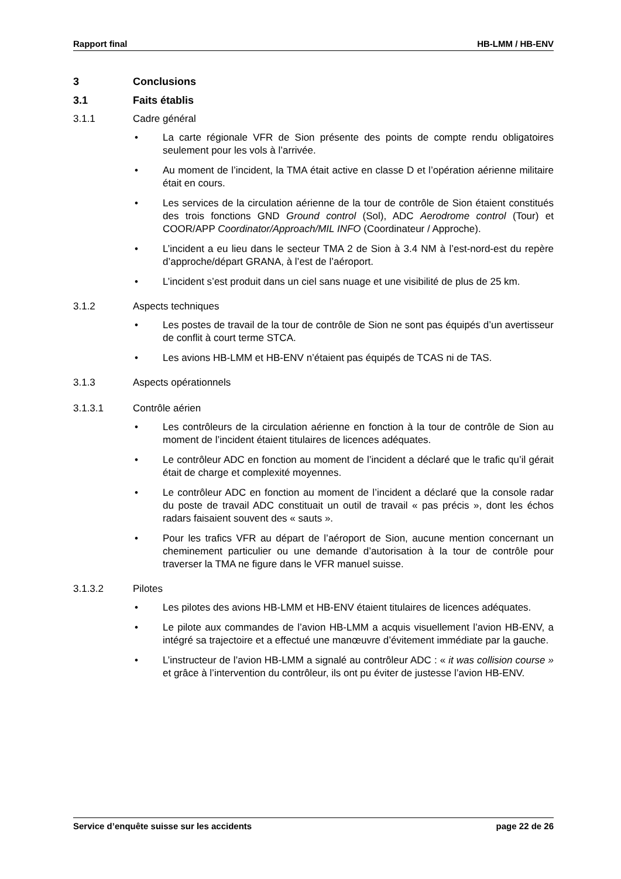Rapport final HB-LMM / HB-ENV
3 Conclusions
3.1 Faits établis
3.1.1 Cadre général
• La carte régionale VFR de Sion présente des points de compte rendu obligatoires seulement pour les vols à l’arrivée.
• Au moment de l’incident, la TMA était active en classe D et l’opération aérienne militaire était en cours.
• Les services de la circulation aérienne de la tour de contrôle de Sion étaient constitués des trois fonctions GND Ground control (Sol), ADC Aerodrome control (Tour) et COOR/APP Coordinator/Approach/MIL INFO (Coordinateur / Approche).
• L’incident a eu lieu dans le secteur TMA 2 de Sion à 3.4 NM à l’est-nord-est du repère d’approche/départ GRANA, à l’est de l’aéroport.
• L’incident s’est produit dans un ciel sans nuage et une visibilité de plus de 25 km.
3.1.2 Aspects techniques
• Les postes de travail de la tour de contrôle de Sion ne sont pas équipés d’un avertisseur de conflit à court terme STCA.
• Les avions HB-LMM et HB-ENV n’étaient pas équipés de TCAS ni de TAS.
3.1.3 Aspects opérationnels
3.1.3.1 Contrôle aérien
• Les contrôleurs de la circulation aérienne en fonction à la tour de contrôle de Sion au moment de l’incident étaient titulaires de licences adéquates.
• Le contrôleur ADC en fonction au moment de l’incident a déclaré que le trafic qu’il gérait était de charge et complexité moyennes.
• Le contrôleur ADC en fonction au moment de l’incident a déclaré que la console radar du poste de travail ADC constituait un outil de travail « pas précis », dont les échos radars faisaient souvent des « sauts ».
• Pour les trafics VFR au départ de l’aéroport de Sion, aucune mention concernant un cheminement particulier ou une demande d’autorisation à la tour de contrôle pour traverser la TMA ne figure dans le VFR manuel suisse.
3.1.3.2 Pilotes
• Les pilotes des avions HB-LMM et HB-ENV étaient titulaires de licences adéquates.
• Le pilote aux commandes de l’avion HB-LMM a acquis visuellement l’avion HB-ENV, a intégré sa trajectoire et a effectué une manœuvre d’évitement immédiate par la gauche.
• L’instructeur de l’avion HB-LMM a signalé au contrôleur ADC : « it was collision course » et grâce à l’intervention du contrôleur, ils ont pu éviter de justesse l’avion HB-ENV.
Service d’enquête suisse sur les accidents page 22 de 26